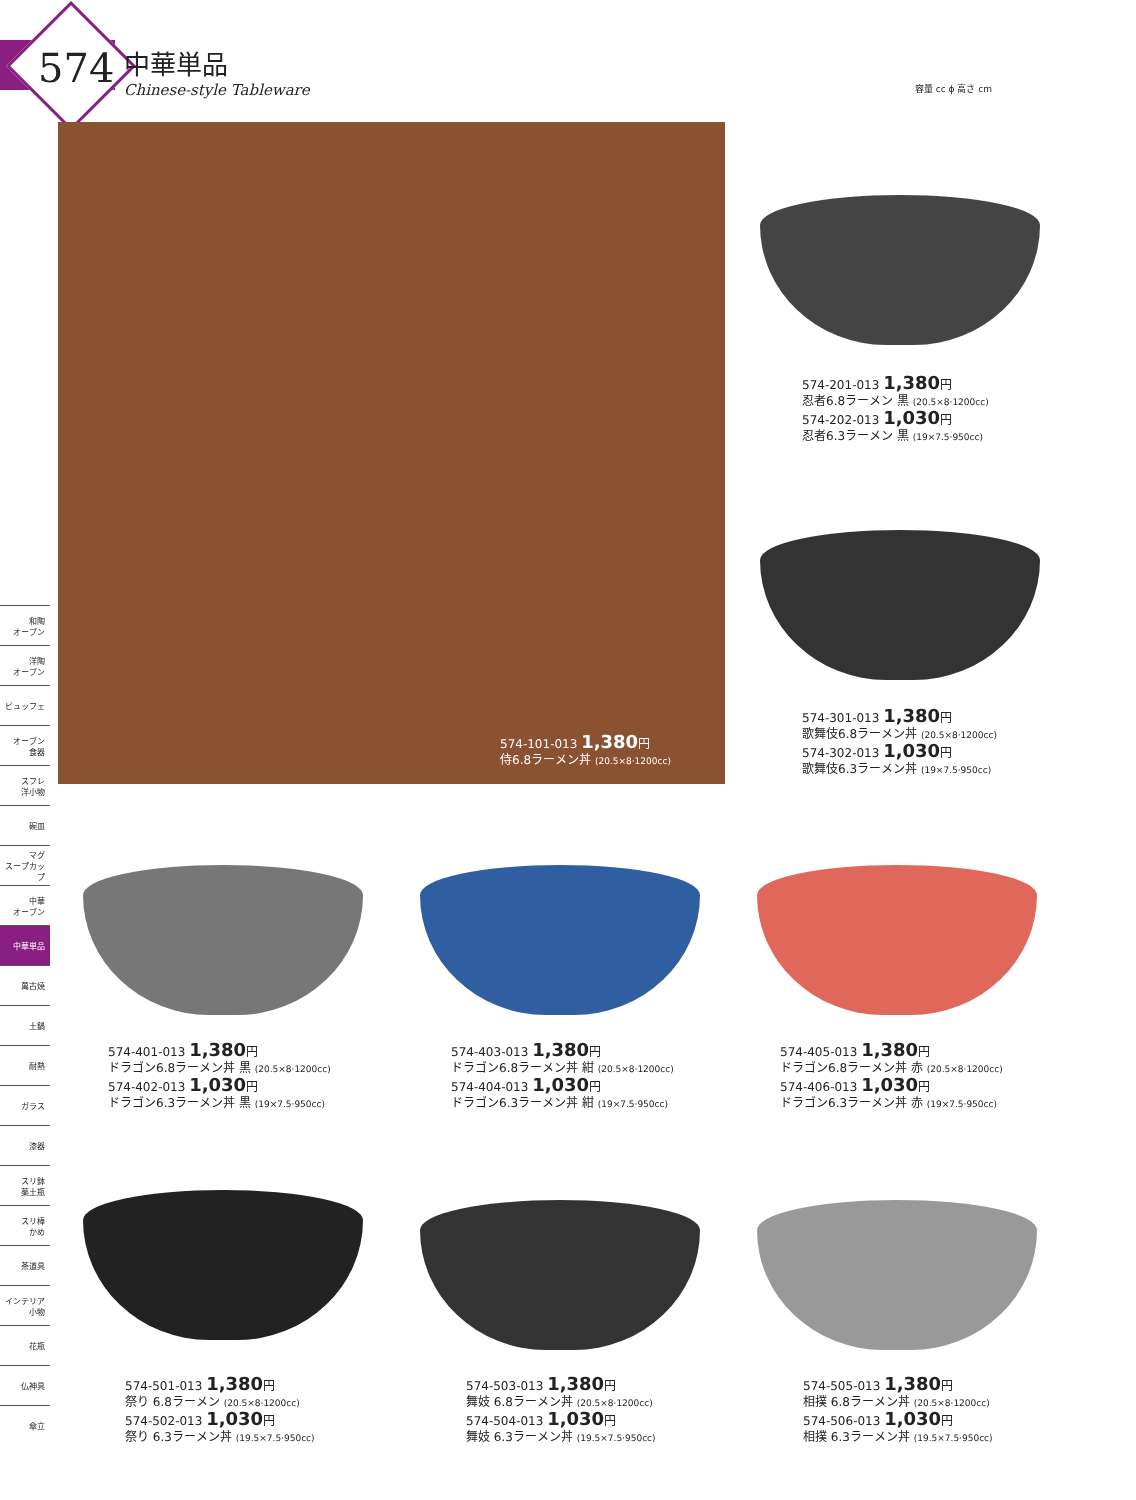574
中華単品
Chinese-style Tableware
容量 cc ϕ 高さ cm
和陶
オーブン
洋陶
オーブン
ビュッフェ
オーブン
食器
スフレ
洋小物
碗皿
マグ
スープカップ
中華
オーブン
中華単品
萬古焼
土鍋
耐熱
ガラス
漆器
スリ鉢
薬土瓶
スリ棒
かめ
茶道具
インテリア
小物
花瓶
仏神具
傘立
574-101-013 1,380円
侍6.8ラーメン丼 (20.5×8·1200cc)
574-201-013 1,380円
忍者6.8ラーメン 黒 (20.5×8·1200cc)
574-202-013 1,030円
忍者6.3ラーメン 黒 (19×7.5·950cc)
574-301-013 1,380円
歌舞伎6.8ラーメン丼 (20.5×8·1200cc)
574-302-013 1,030円
歌舞伎6.3ラーメン丼 (19×7.5·950cc)
574-401-013 1,380円
ドラゴン6.8ラーメン丼 黒 (20.5×8·1200cc)
574-402-013 1,030円
ドラゴン6.3ラーメン丼 黒 (19×7.5·950cc)
574-403-013 1,380円
ドラゴン6.8ラーメン丼 紺 (20.5×8·1200cc)
574-404-013 1,030円
ドラゴン6.3ラーメン丼 紺 (19×7.5·950cc)
574-405-013 1,380円
ドラゴン6.8ラーメン丼 赤 (20.5×8·1200cc)
574-406-013 1,030円
ドラゴン6.3ラーメン丼 赤 (19×7.5·950cc)
574-501-013 1,380円
祭り 6.8ラーメン (20.5×8·1200cc)
574-502-013 1,030円
祭り 6.3ラーメン丼 (19.5×7.5·950cc)
574-503-013 1,380円
舞妓 6.8ラーメン丼 (20.5×8·1200cc)
574-504-013 1,030円
舞妓 6.3ラーメン丼 (19.5×7.5·950cc)
574-505-013 1,380円
相撲 6.8ラーメン丼 (20.5×8·1200cc)
574-506-013 1,030円
相撲 6.3ラーメン丼 (19.5×7.5·950cc)